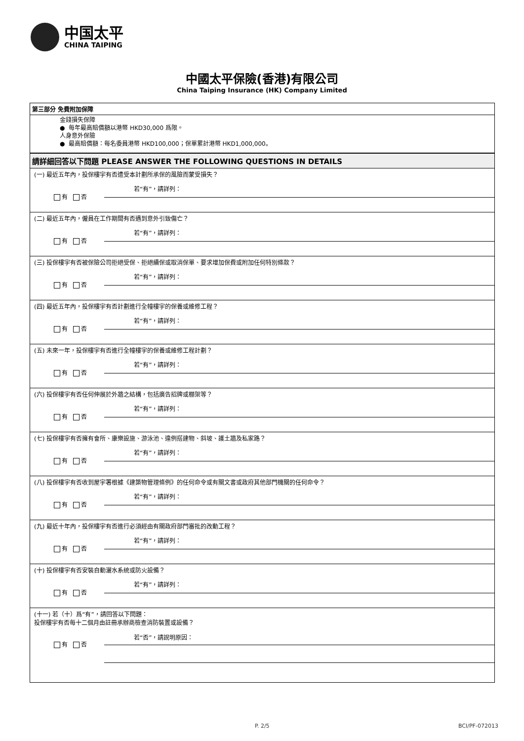中国太平
CHINA TAIPING
中國太平保險(香港)有限公司
China Taiping Insurance (HK) Company Limited
第三部分 免費附加保障
金錢損失保障
● 每年最高賠償額以港幣 HKD30,000 爲限。
人身意外保險
● 最高賠償額：每名委員港幣 HKD100,000；保單累計港幣 HKD1,000,000。
請詳細回答以下問題 PLEASE ANSWER THE FOLLOWING QUESTIONS IN DETAILS
(一) 最近五年內，投保樓宇有否遭受本計劃所承保的風險而蒙受損失？
若“有”，請詳列：
有 否
(二) 最近五年內，僱員在工作期間有否遇到意外引致傷亡？
若“有”，請詳列：
有 否
(三) 投保樓宇有否被保險公司拒絕受保、拒絕續保或取消保單、要求增加保費或附加任何特別條款？
若“有”，請詳列：
有 否
(四) 最近五年內，投保樓宇有否計劃進行全幢樓宇的保養或維修工程？
若“有”，請詳列：
有 否
(五) 未來一年，投保樓宇有否進行全幢樓宇的保養或維修工程計劃？
若“有”，請詳列：
有 否
(六) 投保樓宇有否任何伸展於外牆之結構，包括廣告招牌或棚架等？
若“有”，請詳列：
有 否
(七) 投保樓宇有否擁有會所、康樂設施、游泳池、違例搭建物、斜坡、護土牆及私家路？
若“有”，請詳列：
有 否
(八) 投保樓宇有否收到屋宇署根據《建築物管理條例》的任何命令或有關文書或政府其他部門機關的任何命令？
若“有”，請詳列：
有 否
(九) 最近十年內，投保樓宇有否進行必須經由有關政府部門審批的改動工程？
若“有”，請詳列：
有 否
(十) 投保樓宇有否安裝自動灑水系統或防火設備？
若“有”，請詳列：
有 否
(十一) 若（十）爲“有”，請回答以下問題：
投保樓宇有否每十二個月由註冊承辦商檢查消防裝置或設備？
若“否”，請說明原因：
有 否
P. 2/5 BCI/PF-072013